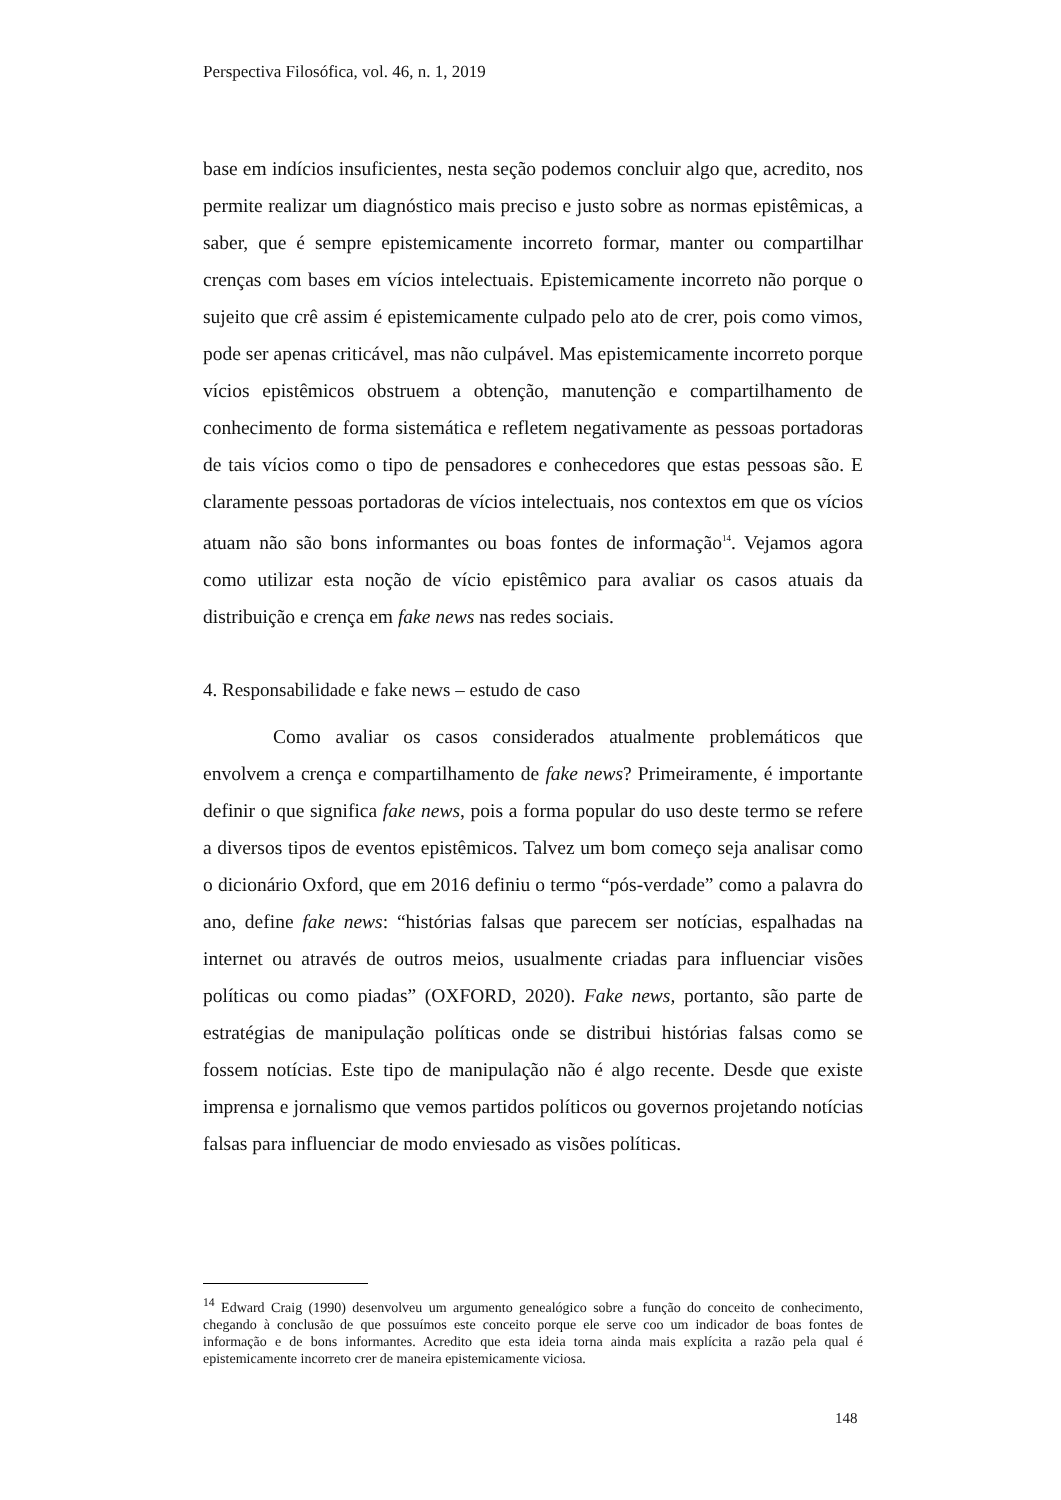Perspectiva Filosófica, vol. 46, n. 1, 2019
base em indícios insuficientes, nesta seção podemos concluir algo que, acredito, nos permite realizar um diagnóstico mais preciso e justo sobre as normas epistêmicas, a saber, que é sempre epistemicamente incorreto formar, manter ou compartilhar crenças com bases em vícios intelectuais. Epistemicamente incorreto não porque o sujeito que crê assim é epistemicamente culpado pelo ato de crer, pois como vimos, pode ser apenas criticável, mas não culpável. Mas epistemicamente incorreto porque vícios epistêmicos obstruem a obtenção, manutenção e compartilhamento de conhecimento de forma sistemática e refletem negativamente as pessoas portadoras de tais vícios como o tipo de pensadores e conhecedores que estas pessoas são. E claramente pessoas portadoras de vícios intelectuais, nos contextos em que os vícios atuam não são bons informantes ou boas fontes de informação<sup>14</sup>. Vejamos agora como utilizar esta noção de vício epistêmico para avaliar os casos atuais da distribuição e crença em fake news nas redes sociais.
4. Responsabilidade e fake news – estudo de caso
Como avaliar os casos considerados atualmente problemáticos que envolvem a crença e compartilhamento de fake news? Primeiramente, é importante definir o que significa fake news, pois a forma popular do uso deste termo se refere a diversos tipos de eventos epistêmicos. Talvez um bom começo seja analisar como o dicionário Oxford, que em 2016 definiu o termo “pós-verdade” como a palavra do ano, define fake news: “histórias falsas que parecem ser notícias, espalhadas na internet ou através de outros meios, usualmente criadas para influenciar visões políticas ou como piadas” (OXFORD, 2020). Fake news, portanto, são parte de estratégias de manipulação políticas onde se distribui histórias falsas como se fossem notícias. Este tipo de manipulação não é algo recente. Desde que existe imprensa e jornalismo que vemos partidos políticos ou governos projetando notícias falsas para influenciar de modo enviesado as visões políticas.
<sup>14</sup> Edward Craig (1990) desenvolveu um argumento genealógico sobre a função do conceito de conhecimento, chegando à conclusão de que possuímos este conceito porque ele serve coo um indicador de boas fontes de informação e de bons informantes. Acredito que esta ideia torna ainda mais explícita a razão pela qual é epistemicamente incorreto crer de maneira epistemicamente viciosa.
148